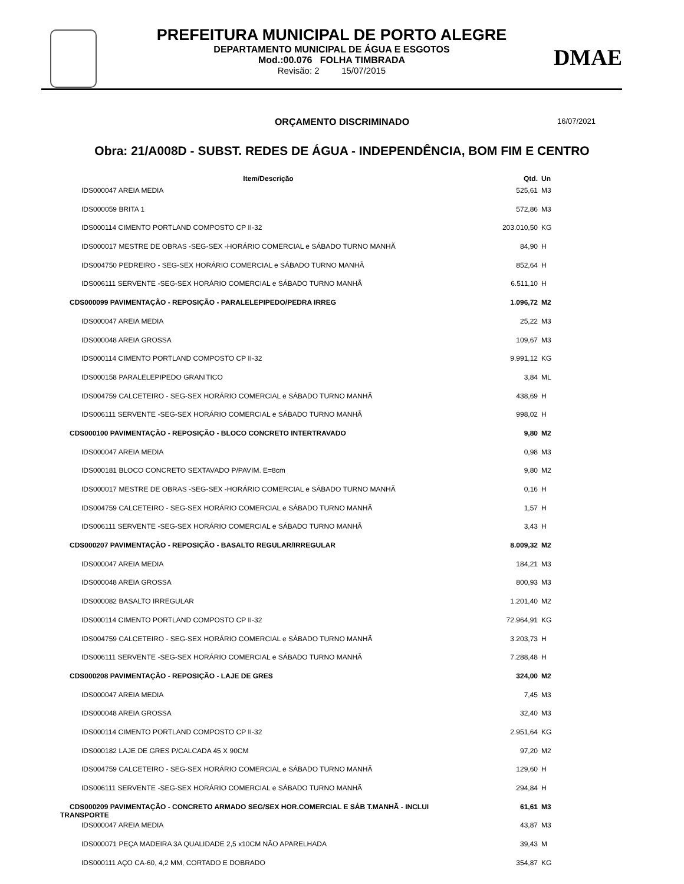PREFEITURA MUNICIPAL DE PORTO ALEGRE
DEPARTAMENTO MUNICIPAL DE ÁGUA E ESGOTOS
Mod.:00.076 FOLHA TIMBRADA
Revisão: 2 15/07/2015
DMAE
ORÇAMENTO DISCRIMINADO 16/07/2021
Obra: 21/A008D - SUBST. REDES DE ÁGUA - INDEPENDÊNCIA, BOM FIM E CENTRO
| Item/Descrição | Qtd. | Un |
| --- | --- | --- |
| IDS000047 AREIA MEDIA | 525,61 | M3 |
| IDS000059 BRITA 1 | 572,86 | M3 |
| IDS000114 CIMENTO PORTLAND COMPOSTO CP II-32 | 203.010,50 | KG |
| IDS000017 MESTRE DE OBRAS -SEG-SEX -HORÁRIO COMERCIAL e SÁBADO TURNO MANHÃ | 84,90 | H |
| IDS004750 PEDREIRO - SEG-SEX HORÁRIO COMERCIAL e SÁBADO TURNO MANHÃ | 852,64 | H |
| IDS006111 SERVENTE -SEG-SEX HORÁRIO COMERCIAL e SÁBADO TURNO MANHÃ | 6.511,10 | H |
| CDS000099 PAVIMENTAÇÃO - REPOSIÇÃO - PARALELEPIPEDO/PEDRA IRREG | 1.096,72 | M2 |
| IDS000047 AREIA MEDIA | 25,22 | M3 |
| IDS000048 AREIA GROSSA | 109,67 | M3 |
| IDS000114 CIMENTO PORTLAND COMPOSTO CP II-32 | 9.991,12 | KG |
| IDS000158 PARALELEPIPEDO GRANITICO | 3,84 | ML |
| IDS004759 CALCETEIRO - SEG-SEX HORÁRIO COMERCIAL e SÁBADO TURNO MANHÃ | 438,69 | H |
| IDS006111 SERVENTE -SEG-SEX HORÁRIO COMERCIAL e SÁBADO TURNO MANHÃ | 998,02 | H |
| CDS000100 PAVIMENTAÇÃO - REPOSIÇÃO - BLOCO CONCRETO INTERTRAVADO | 9,80 | M2 |
| IDS000047 AREIA MEDIA | 0,98 | M3 |
| IDS000181 BLOCO CONCRETO SEXTAVADO P/PAVIM. E=8cm | 9,80 | M2 |
| IDS000017 MESTRE DE OBRAS -SEG-SEX -HORÁRIO COMERCIAL e SÁBADO TURNO MANHÃ | 0,16 | H |
| IDS004759 CALCETEIRO - SEG-SEX HORÁRIO COMERCIAL e SÁBADO TURNO MANHÃ | 1,57 | H |
| IDS006111 SERVENTE -SEG-SEX HORÁRIO COMERCIAL e SÁBADO TURNO MANHÃ | 3,43 | H |
| CDS000207 PAVIMENTAÇÃO - REPOSIÇÃO - BASALTO REGULAR/IRREGULAR | 8.009,32 | M2 |
| IDS000047 AREIA MEDIA | 184,21 | M3 |
| IDS000048 AREIA GROSSA | 800,93 | M3 |
| IDS000082 BASALTO IRREGULAR | 1.201,40 | M2 |
| IDS000114 CIMENTO PORTLAND COMPOSTO CP II-32 | 72.964,91 | KG |
| IDS004759 CALCETEIRO - SEG-SEX HORÁRIO COMERCIAL e SÁBADO TURNO MANHÃ | 3.203,73 | H |
| IDS006111 SERVENTE -SEG-SEX HORÁRIO COMERCIAL e SÁBADO TURNO MANHÃ | 7.288,48 | H |
| CDS000208 PAVIMENTAÇÃO - REPOSIÇÃO - LAJE DE GRES | 324,00 | M2 |
| IDS000047 AREIA MEDIA | 7,45 | M3 |
| IDS000048 AREIA GROSSA | 32,40 | M3 |
| IDS000114 CIMENTO PORTLAND COMPOSTO CP II-32 | 2.951,64 | KG |
| IDS000182 LAJE DE GRES P/CALCADA 45 X 90CM | 97,20 | M2 |
| IDS004759 CALCETEIRO - SEG-SEX HORÁRIO COMERCIAL e SÁBADO TURNO MANHÃ | 129,60 | H |
| IDS006111 SERVENTE -SEG-SEX HORÁRIO COMERCIAL e SÁBADO TURNO MANHÃ | 294,84 | H |
| CDS000209 PAVIMENTAÇÃO - CONCRETO ARMADO SEG/SEX HOR.COMERCIAL E SÁB T.MANHÃ - INCLUI TRANSPORTE | 61,61 | M3 |
| IDS000047 AREIA MEDIA | 43,87 | M3 |
| IDS000071 PEÇA MADEIRA 3A QUALIDADE 2,5 x10CM NÃO APARELHADA | 39,43 | M |
| IDS000111 AÇO CA-60, 4,2 MM, CORTADO E DOBRADO | 354,87 | KG |